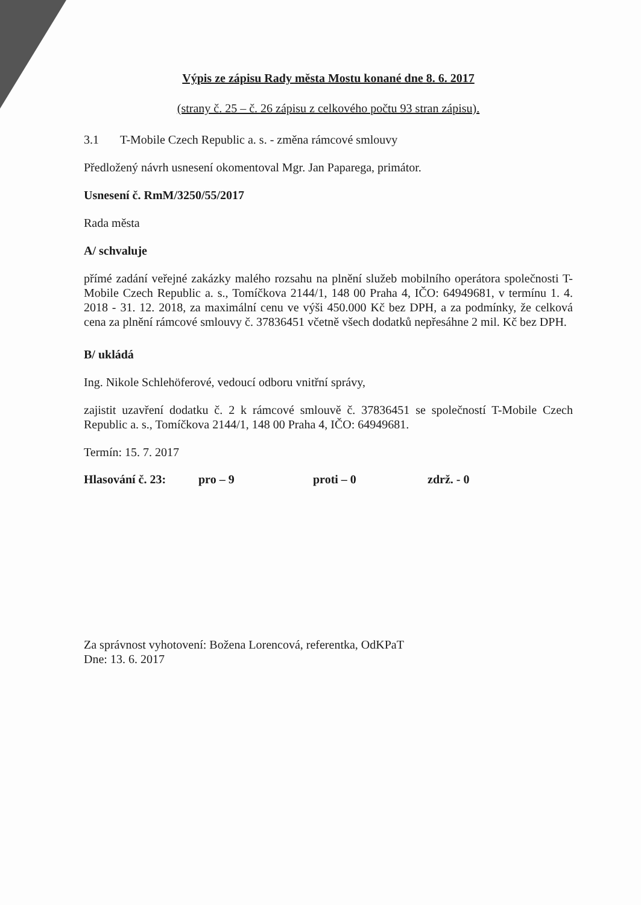Výpis ze zápisu Rady města Mostu konané dne 8. 6. 2017
(strany č. 25 – č. 26 zápisu z celkového počtu 93 stran zápisu).
3.1 T-Mobile Czech Republic a. s. - změna rámcové smlouvy
Předložený návrh usnesení okomentoval Mgr. Jan Paparega, primátor.
Usnesení č. RmM/3250/55/2017
Rada města
A/ schvaluje
přímé zadání veřejné zakázky malého rozsahu na plnění služeb mobilního operátora společnosti T-Mobile Czech Republic a. s., Tomíčkova 2144/1, 148 00 Praha 4, IČO: 64949681, v termínu 1. 4. 2018 - 31. 12. 2018, za maximální cenu ve výši 450.000 Kč bez DPH, a za podmínky, že celková cena za plnění rámcové smlouvy č. 37836451 včetně všech dodatků nepřesáhne 2 mil. Kč bez DPH.
B/ ukládá
Ing. Nikole Schlehöferové, vedoucí odboru vnitřní správy,
zajistit uzavření dodatku č. 2 k rámcové smlouvě č. 37836451 se společností T-Mobile Czech Republic a. s., Tomíčkova 2144/1, 148 00 Praha 4, IČO: 64949681.
Termín: 15. 7. 2017
Hlasování č. 23: pro – 9 proti – 0 zdrž. - 0
Za správnost vyhotovení: Božena Lorencová, referentka, OdKPaT
Dne: 13. 6. 2017